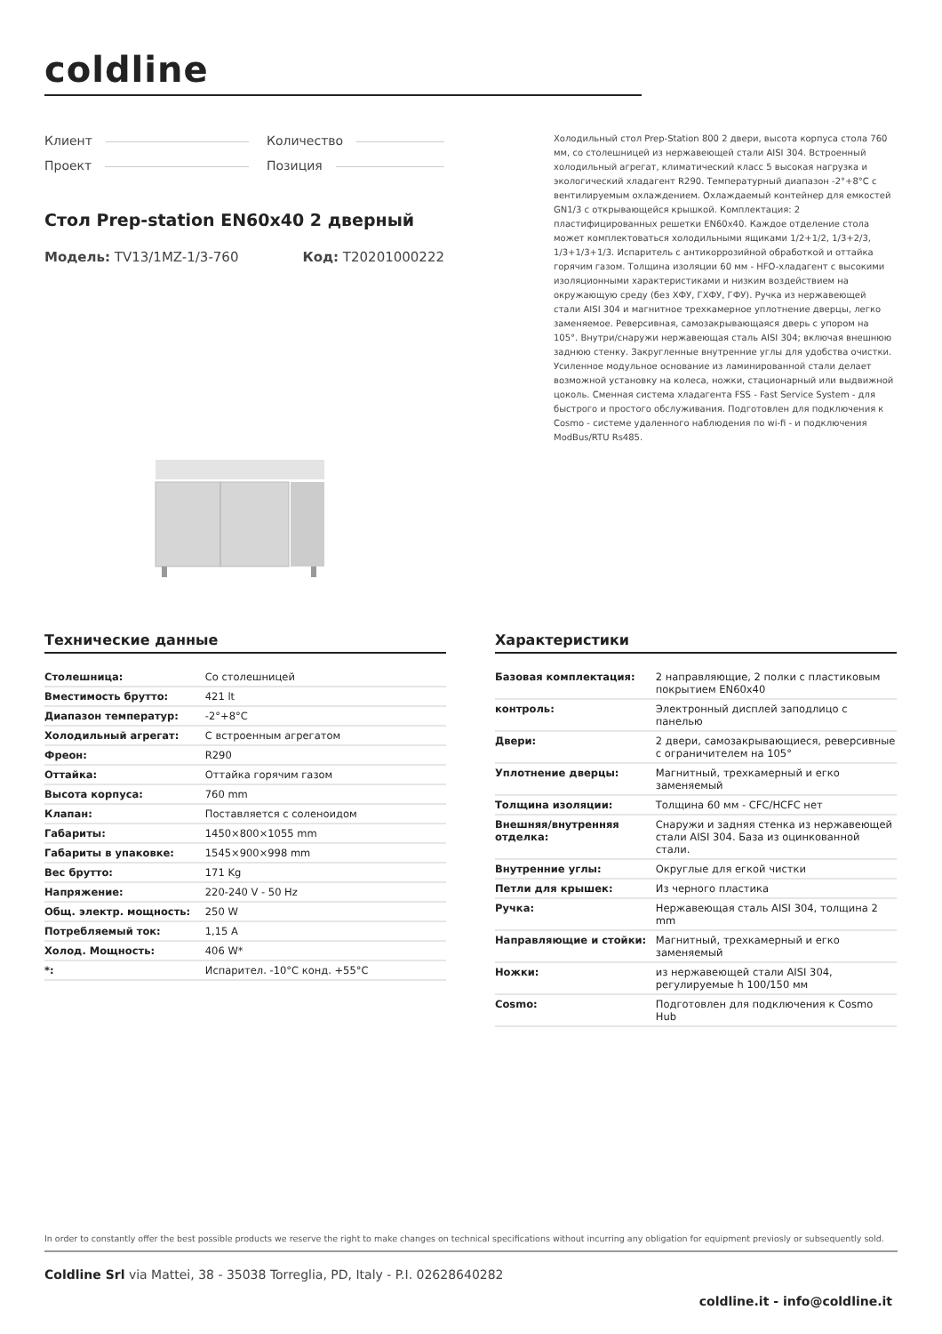coldline
Клиент
Проект
Количество
Позиция
Стол Prep-station EN60x40 2 дверный
Модель: TV13/1MZ-1/3-760 Код: T20201000222
Холодильный стол Prep-Station 800 2 двери, высота корпуса стола 760 мм, со столешницей из нержавеющей стали AISI 304. Встроенный холодильный агрегат, климатический класс 5 высокая нагрузка и экологический хладагент R290. Температурный диапазон -2°+8°C с вентилируемым охлаждением. Охлаждаемый контейнер для емкостей GN1/3 с открывающейся крышкой. Комплектация: 2 пластифицированных решетки EN60x40. Каждое отделение стола может комплектоваться холодильными ящиками 1/2+1/2, 1/3+2/3, 1/3+1/3+1/3. Испаритель с антикоррозийной обработкой и оттайка горячим газом. Толщина изоляции 60 мм - HFO-хладагент с высокими изоляционными характеристиками и низким воздействием на окружающую среду (без ХФУ, ГХФУ, ГФУ). Ручка из нержавеющей стали AISI 304 и магнитное трехкамерное уплотнение дверцы, легко заменяемое. Реверсивная, самозакрывающаяся дверь с упором на 105°. Внутри/снаружи нержавеющая сталь AISI 304; включая внешнюю заднюю стенку. Закругленные внутренние углы для удобства очистки. Усиленное модульное основание из ламинированной стали делает возможной установку на колеса, ножки, стационарный или выдвижной цоколь. Сменная система хладагента FSS - Fast Service System - для быстрого и простого обслуживания. Подготовлен для подключения к Cosmo - системе удаленного наблюдения по wi-fi - и подключения ModBus/RTU Rs485.
Технические данные
| Столешница: | Со столешницей |
| Вместимость брутто: | 421 lt |
| Диапазон температур: | -2°+8°C |
| Холодильный агрегат: | С встроенным агрегатом |
| Фреон: | R290 |
| Оттайка: | Оттайка горячим газом |
| Высота корпуса: | 760 mm |
| Клапан: | Поставляется с соленоидом |
| Габариты: | 1450×800×1055 mm |
| Габариты в упаковке: | 1545×900×998 mm |
| Вес брутто: | 171 Kg |
| Напряжение: | 220-240 V - 50 Hz |
| Общ. электр. мощность: | 250 W |
| Потребляемый ток: | 1,15 A |
| Холод. Мощность: | 406 W* |
| *: | Испарител. -10°C конд. +55°C |
Характеристики
| Базовая комплектация: | 2 направляющие, 2 полки с пластиковым покрытием EN60x40 |
| контроль: | Электронный дисплей заподлицо с панелью |
| Двери: | 2 двери, самозакрывающиеся, реверсивные с ограничителем на 105° |
| Уплотнение дверцы: | Магнитный, трехкамерный и егко заменяемый |
| Толщина изоляции: | Толщина 60 мм - CFC/HCFC нет |
| Внешняя/внутренняя отделка: | Снаружи и задняя стенка из нержавеющей стали AISI 304. База из оцинкованной стали. |
| Внутренние углы: | Округлые для егкой чистки |
| Петли для крышек: | Из черного пластика |
| Ручка: | Нержавеющая сталь AISI 304, толщина 2 mm |
| Направляющие и стойки: | Магнитный, трехкамерный и егко заменяемый |
| Ножки: | из нержавеющей стали AISI 304, регулируемые h 100/150 мм |
| Cosmo: | Подготовлен для подключения к Cosmo Hub |
In order to constantly offer the best possible products we reserve the right to make changes on technical specifications without incurring any obligation for equipment previosly or subsequently sold.
Coldline Srl via Mattei, 38 - 35038 Torreglia, PD, Italy - P.I. 02628640282
coldline.it - info@coldline.it